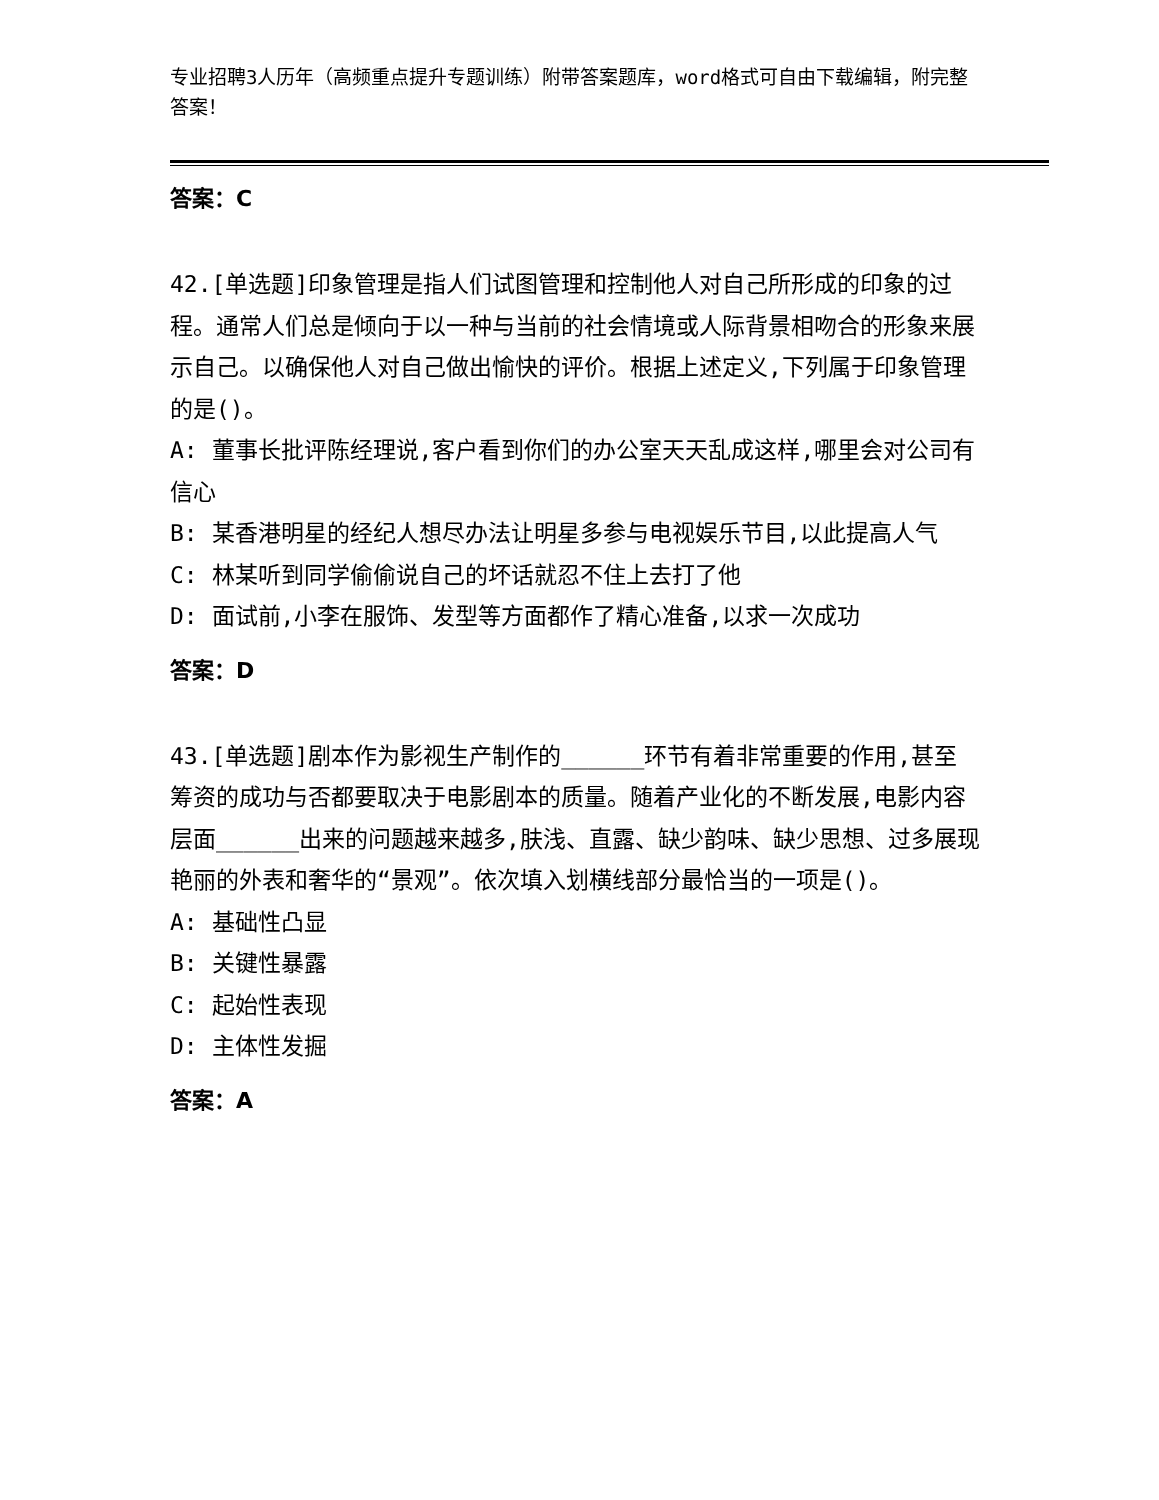专业招聘3人历年（高频重点提升专题训练）附带答案题库，word格式可自由下载编辑，附完整答案！
答案：C
42.[单选题]印象管理是指人们试图管理和控制他人对自己所形成的印象的过程。通常人们总是倾向于以一种与当前的社会情境或人际背景相吻合的形象来展示自己。以确保他人对自己做出愉快的评价。根据上述定义,下列属于印象管理的是()。
A: 董事长批评陈经理说,客户看到你们的办公室天天乱成这样,哪里会对公司有信心
B: 某香港明星的经纪人想尽办法让明星多参与电视娱乐节目,以此提高人气
C: 林某听到同学偷偷说自己的坏话就忍不住上去打了他
D: 面试前,小李在服饰、发型等方面都作了精心准备,以求一次成功
答案：D
43.[单选题]剧本作为影视生产制作的______环节有着非常重要的作用,甚至筹资的成功与否都要取决于电影剧本的质量。随着产业化的不断发展,电影内容层面______出来的问题越来越多,肤浅、直露、缺少韵味、缺少思想、过多展现艳丽的外表和奢华的“景观”。依次填入划横线部分最恰当的一项是()。
A: 基础性凸显
B: 关键性暴露
C: 起始性表现
D: 主体性发掘
答案：A